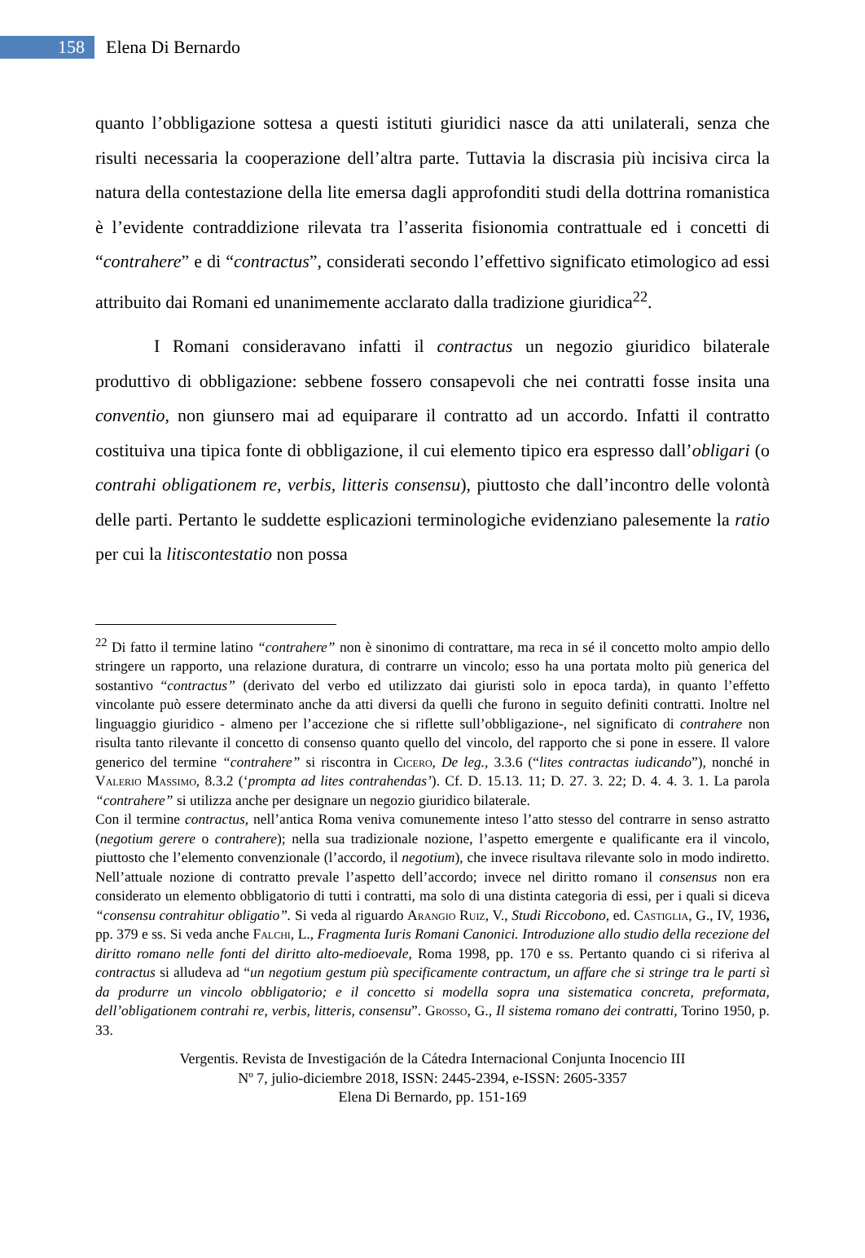158
Elena Di Bernardo
quanto l’obbligazione sottesa a questi istituti giuridici nasce da atti unilaterali, senza che risulti necessaria la cooperazione dell’altra parte. Tuttavia la discrasia più incisiva circa la natura della contestazione della lite emersa dagli approfonditi studi della dottrina romanistica è l’evidente contraddizione rilevata tra l’asserita fisionomia contrattuale ed i concetti di “contrahere” e di “contractus”, considerati secondo l’effettivo significato etimologico ad essi attribuito dai Romani ed unanimemente acclarato dalla tradizione giuridica<sup>22</sup>.
I Romani consideravano infatti il contractus un negozio giuridico bilaterale produttivo di obbligazione: sebbene fossero consapevoli che nei contratti fosse insita una conventio, non giunsero mai ad equiparare il contratto ad un accordo. Infatti il contratto costituiva una tipica fonte di obbligazione, il cui elemento tipico era espresso dall’obligari (o contrahi obligationem re, verbis, litteris consensu), piuttosto che dall’incontro delle volontà delle parti. Pertanto le suddette esplicazioni terminologiche evidenziano palesemente la ratio per cui la litiscontestatio non possa
<sup>22</sup> Di fatto il termine latino “contrahere” non è sinonimo di contrattare, ma reca in sé il concetto molto ampio dello stringere un rapporto, una relazione duratura, di contrarre un vincolo; esso ha una portata molto più generica del sostantivo “contractus” (derivato del verbo ed utilizzato dai giuristi solo in epoca tarda), in quanto l’effetto vincolante può essere determinato anche da atti diversi da quelli che furono in seguito definiti contratti. Inoltre nel linguaggio giuridico - almeno per l’accezione che si riflette sull’obbligazione-, nel significato di contrahere non risulta tanto rilevante il concetto di consenso quanto quello del vincolo, del rapporto che si pone in essere. Il valore generico del termine “contrahere” si riscontra in Cicero, De leg., 3.3.6 (“lites contractas iudicando”), nonché in Valerio Massimo, 8.3.2 (‘prompta ad lites contrahendas’). Cf. D. 15.13. 11; D. 27. 3. 22; D. 4. 4. 3. 1. La parola “contrahere” si utilizza anche per designare un negozio giuridico bilaterale.
Con il termine contractus, nell’antica Roma veniva comunemente inteso l’atto stesso del contrarre in senso astratto (negotium gerere o contrahere); nella sua tradizionale nozione, l’aspetto emergente e qualificante era il vincolo, piuttosto che l’elemento convenzionale (l’accordo, il negotium), che invece risultava rilevante solo in modo indiretto. Nell’attuale nozione di contratto prevale l’aspetto dell’accordo; invece nel diritto romano il consensus non era considerato un elemento obbligatorio di tutti i contratti, ma solo di una distinta categoria di essi, per i quali si diceva “consensu contrahitur obligatio”. Si veda al riguardo Arangio Ruiz, V., Studi Riccobono, ed. Castiglia, G., IV, 1936, pp. 379 e ss. Si veda anche Falchi, L., Fragmenta Iuris Romani Canonici. Introduzione allo studio della recezione del diritto romano nelle fonti del diritto alto-medioevale, Roma 1998, pp. 170 e ss. Pertanto quando ci si riferiva al contractus si alludeva ad “un negotium gestum più specificamente contractum, un affare che si stringe tra le parti sì da produrre un vincolo obbligatorio; e il concetto si modella sopra una sistematica concreta, preformata, dell’obligationem contrahi re, verbis, litteris, consensu”. Grosso, G., Il sistema romano dei contratti, Torino 1950, p. 33.
Vergentis. Revista de Investigación de la Cátedra Internacional Conjunta Inocencio III
Nº 7, julio-diciembre 2018, ISSN: 2445-2394, e-ISSN: 2605-3357
Elena Di Bernardo, pp. 151-169